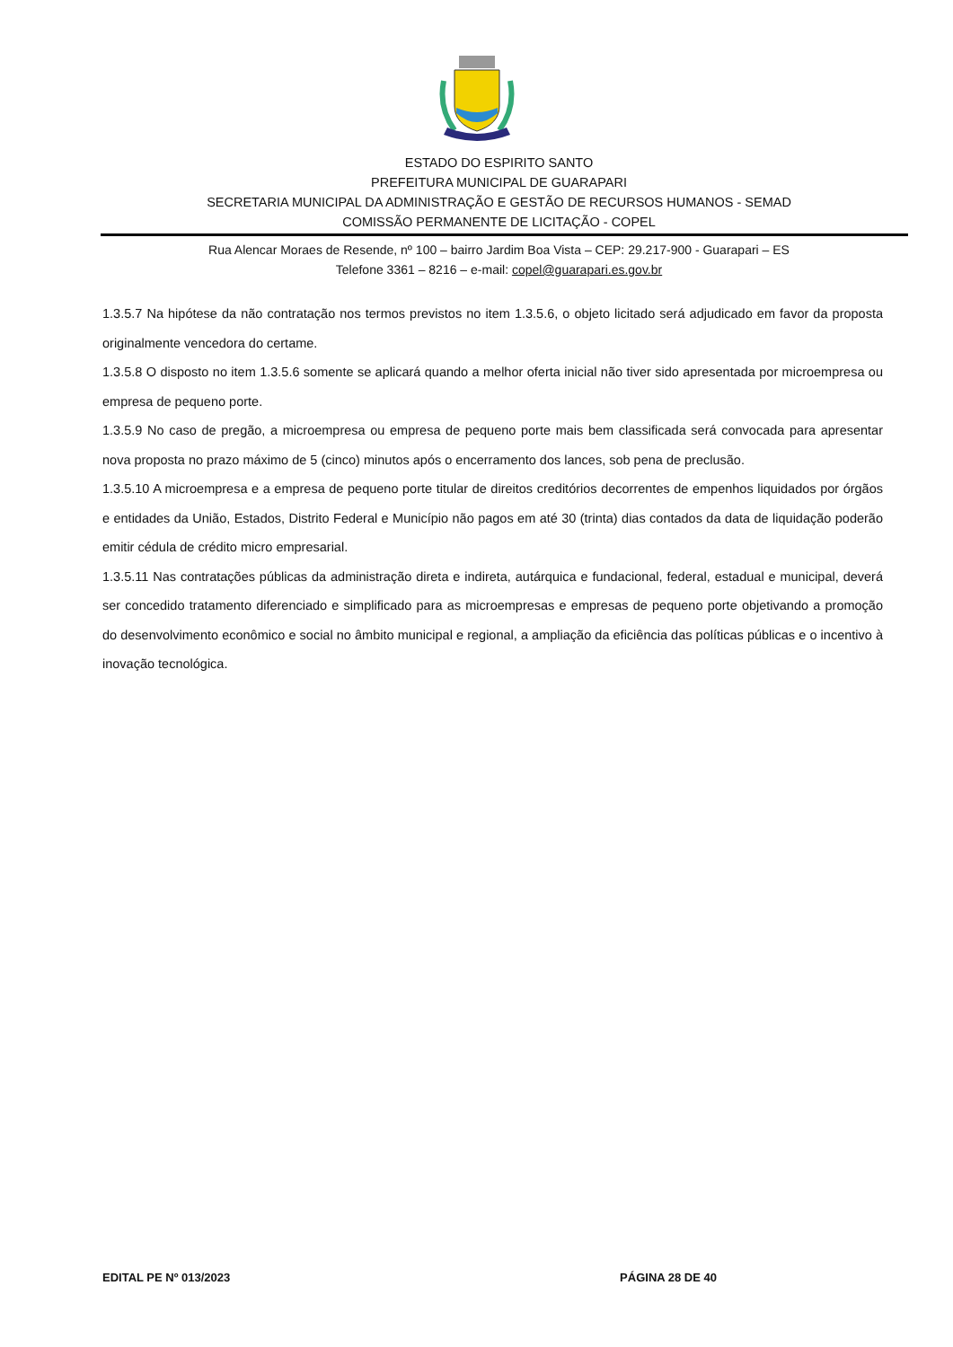ESTADO DO ESPIRITO SANTO
PREFEITURA MUNICIPAL DE GUARAPARI
SECRETARIA MUNICIPAL DA ADMINISTRAÇÃO E GESTÃO DE RECURSOS HUMANOS - SEMAD
COMISSÃO PERMANENTE DE LICITAÇÃO - COPEL
Rua Alencar Moraes de Resende, nº 100 – bairro Jardim Boa Vista – CEP: 29.217-900 - Guarapari – ES
Telefone 3361 – 8216 – e-mail: copel@guarapari.es.gov.br
1.3.5.7 Na hipótese da não contratação nos termos previstos no item 1.3.5.6, o objeto licitado será adjudicado em favor da proposta originalmente vencedora do certame.
1.3.5.8 O disposto no item 1.3.5.6 somente se aplicará quando a melhor oferta inicial não tiver sido apresentada por microempresa ou empresa de pequeno porte.
1.3.5.9 No caso de pregão, a microempresa ou empresa de pequeno porte mais bem classificada será convocada para apresentar nova proposta no prazo máximo de 5 (cinco) minutos após o encerramento dos lances, sob pena de preclusão.
1.3.5.10 A microempresa e a empresa de pequeno porte titular de direitos creditórios decorrentes de empenhos liquidados por órgãos e entidades da União, Estados, Distrito Federal e Município não pagos em até 30 (trinta) dias contados da data de liquidação poderão emitir cédula de crédito micro empresarial.
1.3.5.11 Nas contratações públicas da administração direta e indireta, autárquica e fundacional, federal, estadual e municipal, deverá ser concedido tratamento diferenciado e simplificado para as microempresas e empresas de pequeno porte objetivando a promoção do desenvolvimento econômico e social no âmbito municipal e regional, a ampliação da eficiência das políticas públicas e o incentivo à inovação tecnológica.
EDITAL PE Nº 013/2023 PÁGINA 28 DE 40